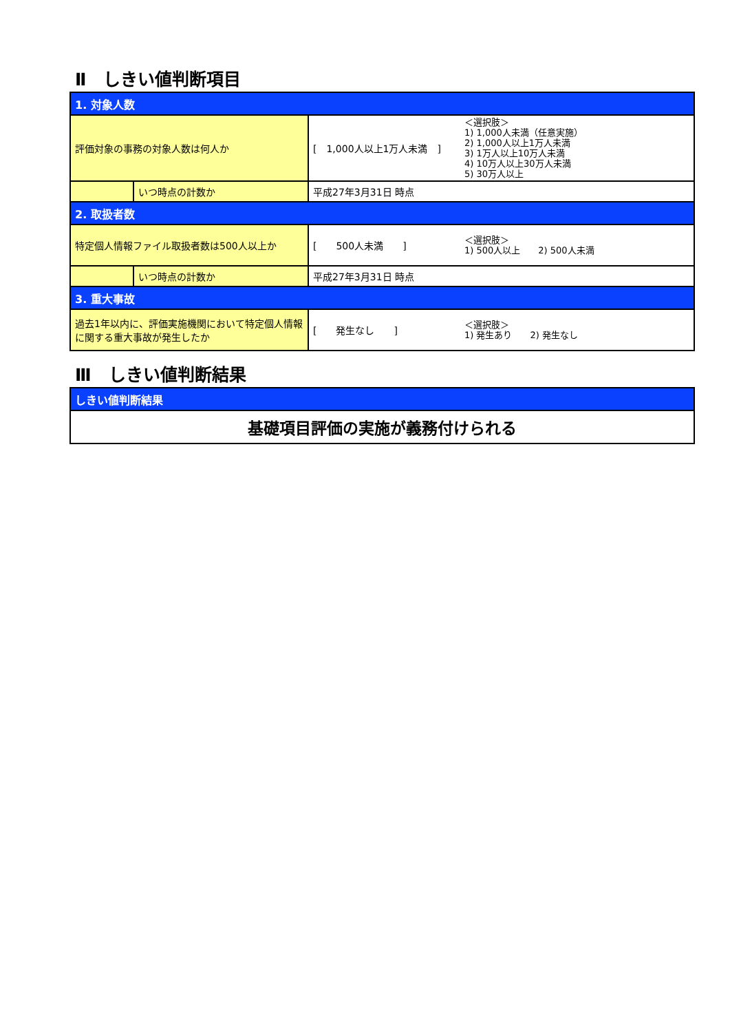Ⅱ　しきい値判断項目
| 1. 対象人数 | | |
| 評価対象の事務の対象人数は何人か | | [ 1,000人以上1万人未満 ] ＜選択肢＞ 1) 1,000人未満（任意実施） 2) 1,000人以上1万人未満 3) 1万人以上10万人未満 4) 10万人以上30万人未満 5) 30万人以上 |
| | いつ時点の計数か | 平成27年3月31日 時点 |
| 2. 取扱者数 | | |
| 特定個人情報ファイル取扱者数は500人以上か | | [ 500人未満 ] ＜選択肢＞ 1) 500人以上 2) 500人未満 |
| | いつ時点の計数か | 平成27年3月31日 時点 |
| 3. 重大事故 | | |
| 過去1年以内に、評価実施機関において特定個人情報に関する重大事故が発生したか | | [ 発生なし ] ＜選択肢＞ 1) 発生あり 2) 発生なし |
Ⅲ　しきい値判断結果
| しきい値判断結果 |
| 基礎項目評価の実施が義務付けられる |